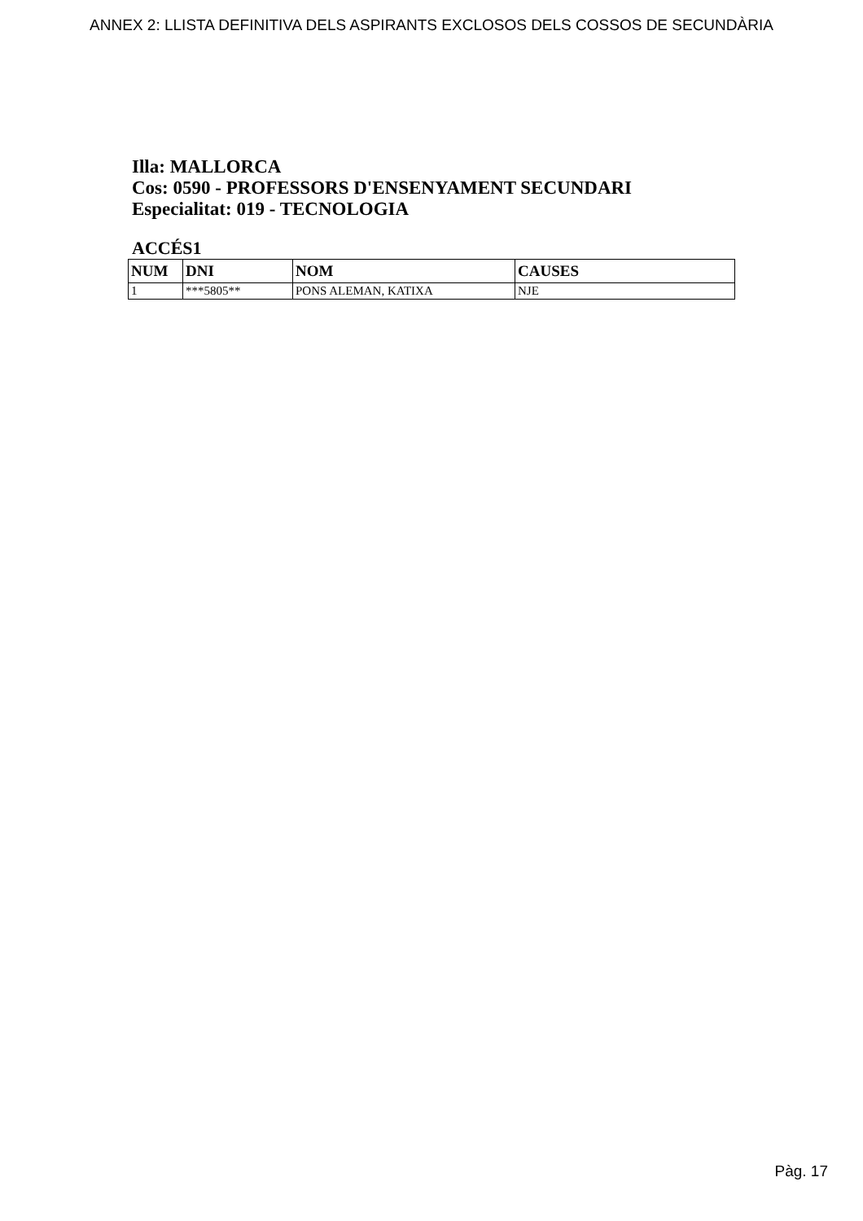ANNEX 2: LLISTA DEFINITIVA DELS ASPIRANTS EXCLOSOS DELS COSSOS DE SECUNDÀRIA
Illa: MALLORCA
Cos: 0590 - PROFESSORS D'ENSENYAMENT SECUNDARI
Especialitat: 019 - TECNOLOGIA
ACCÉS1
| NUM | DNI | NOM | CAUSES |
| --- | --- | --- | --- |
| 1 | ***5805** | PONS ALEMAN, KATIXA | NJE |
Pàg. 17